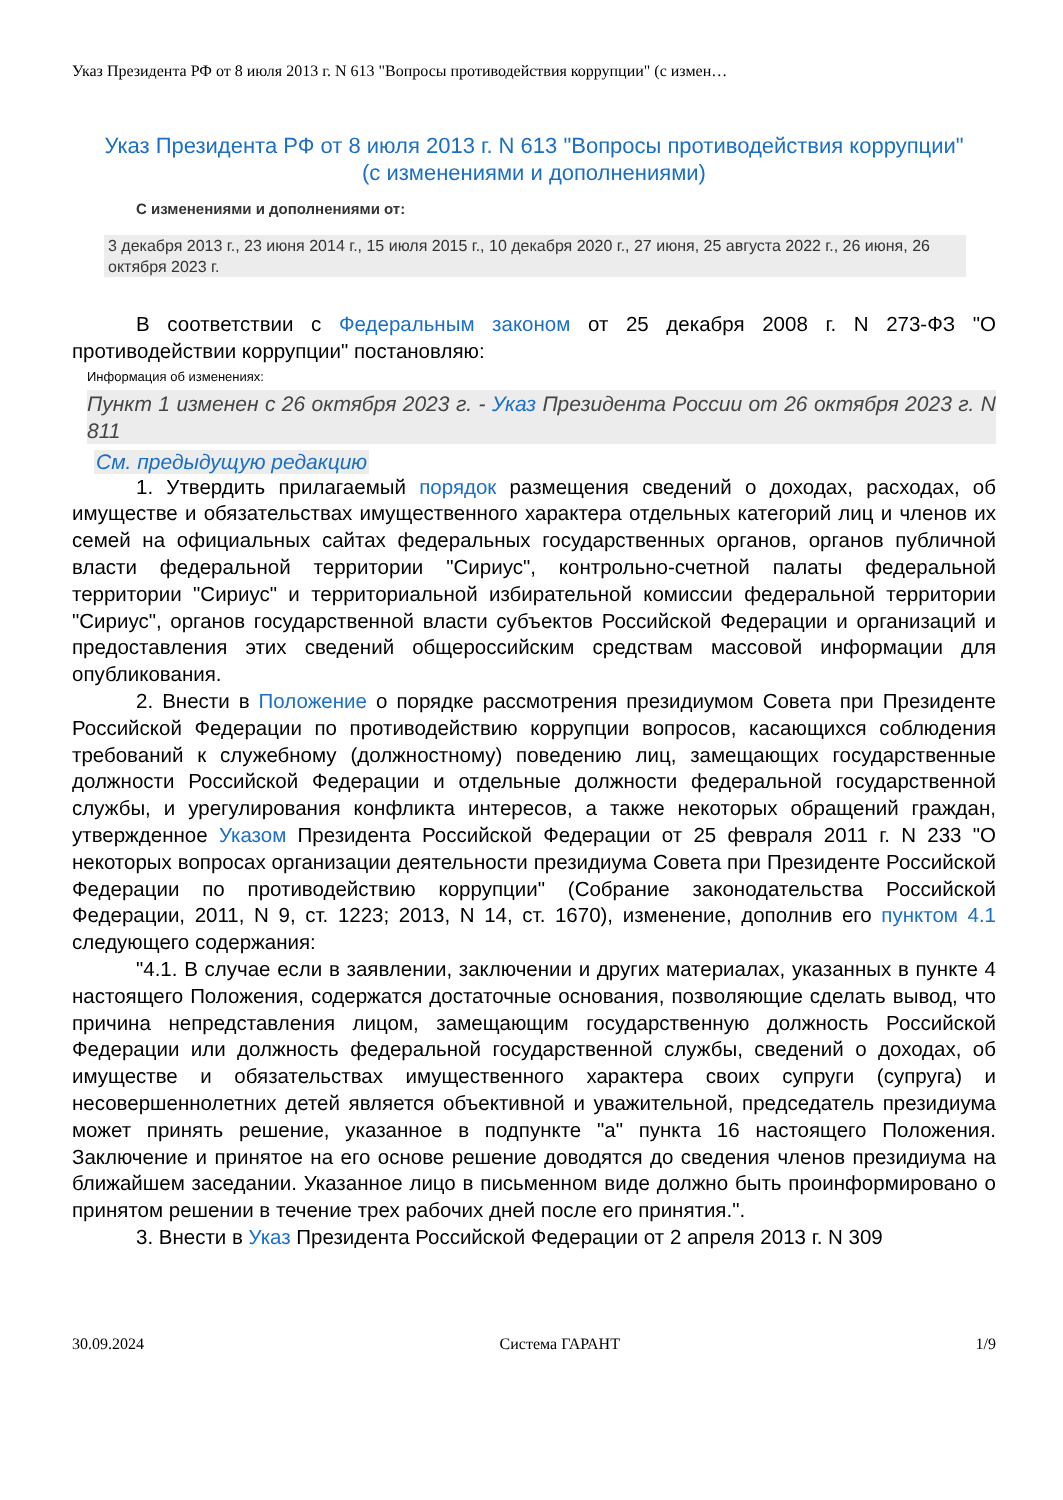Указ Президента РФ от 8 июля 2013 г. N 613 "Вопросы противодействия коррупции" (с измен…
Указ Президента РФ от 8 июля 2013 г. N 613 "Вопросы противодействия коррупции"
(с изменениями и дополнениями)
С изменениями и дополнениями от:
3 декабря 2013 г., 23 июня 2014 г., 15 июля 2015 г., 10 декабря 2020 г., 27 июня, 25 августа 2022 г., 26 июня, 26 октября 2023 г.
В соответствии с Федеральным законом от 25 декабря 2008 г. N 273-ФЗ "О противодействии коррупции" постановляю:
Информация об изменениях:
Пункт 1 изменен с 26 октября 2023 г. - Указ Президента России от 26 октября 2023 г. N 811
См. предыдущую редакцию
1. Утвердить прилагаемый порядок размещения сведений о доходах, расходах, об имуществе и обязательствах имущественного характера отдельных категорий лиц и членов их семей на официальных сайтах федеральных государственных органов, органов публичной власти федеральной территории "Сириус", контрольно-счетной палаты федеральной территории "Сириус" и территориальной избирательной комиссии федеральной территории "Сириус", органов государственной власти субъектов Российской Федерации и организаций и предоставления этих сведений общероссийским средствам массовой информации для опубликования.
2. Внести в Положение о порядке рассмотрения президиумом Совета при Президенте Российской Федерации по противодействию коррупции вопросов, касающихся соблюдения требований к служебному (должностному) поведению лиц, замещающих государственные должности Российской Федерации и отдельные должности федеральной государственной службы, и урегулирования конфликта интересов, а также некоторых обращений граждан, утвержденное Указом Президента Российской Федерации от 25 февраля 2011 г. N 233 "О некоторых вопросах организации деятельности президиума Совета при Президенте Российской Федерации по противодействию коррупции" (Собрание законодательства Российской Федерации, 2011, N 9, ст. 1223; 2013, N 14, ст. 1670), изменение, дополнив его пунктом 4.1 следующего содержания:
"4.1. В случае если в заявлении, заключении и других материалах, указанных в пункте 4 настоящего Положения, содержатся достаточные основания, позволяющие сделать вывод, что причина непредставления лицом, замещающим государственную должность Российской Федерации или должность федеральной государственной службы, сведений о доходах, об имуществе и обязательствах имущественного характера своих супруги (супруга) и несовершеннолетних детей является объективной и уважительной, председатель президиума может принять решение, указанное в подпункте "а" пункта 16 настоящего Положения. Заключение и принятое на его основе решение доводятся до сведения членов президиума на ближайшем заседании. Указанное лицо в письменном виде должно быть проинформировано о принятом решении в течение трех рабочих дней после его принятия.".
3. Внести в Указ Президента Российской Федерации от 2 апреля 2013 г. N 309
30.09.2024 Система ГАРАНТ 1/9